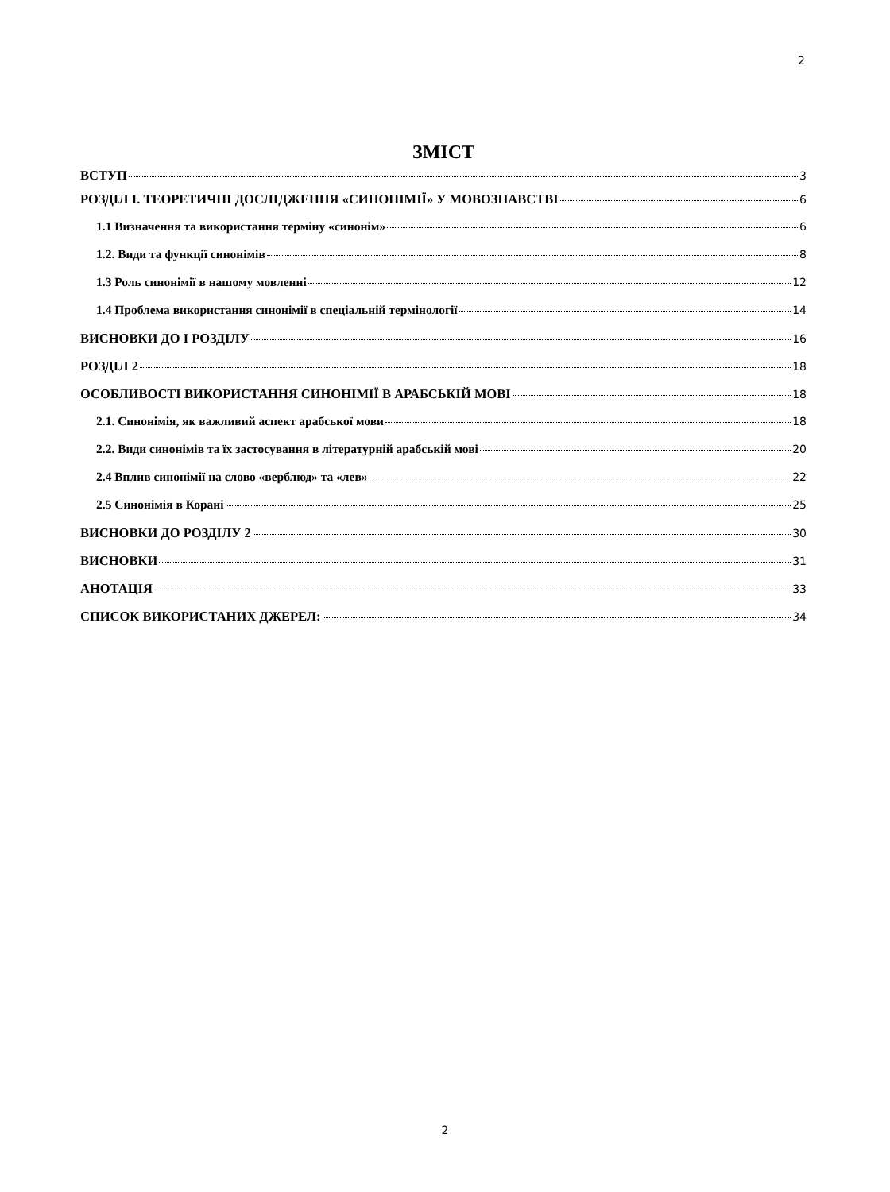2
ЗМІСТ
ВСТУП 3
РОЗДІЛ I. ТЕОРЕТИЧНІ ДОСЛІДЖЕННЯ «СИНОНІМІЇ» У МОВОЗНАВСТВІ 6
1.1 Визначення та використання терміну «синонім» 6
1.2. Види та функції синонімів 8
1.3 Роль синонімії в нашому мовленні 12
1.4 Проблема використання синонімії в спеціальній термінології 14
ВИСНОВКИ ДО I РОЗДІЛУ 16
РОЗДІЛ 2 18
ОСОБЛИВОСТІ ВИКОРИСТАННЯ СИНОНІМІЇ В АРАБСЬКІЙ МОВІ 18
2.1. Синонімія, як важливий аспект арабської мови 18
2.2. Види синонімів та їх застосування в літературній арабській мові 20
2.4 Вплив синонімії на слово «верблюд» та «лев» 22
2.5 Синонімія в Корані 25
ВИСНОВКИ ДО РОЗДІЛУ 2 30
ВИСНОВКИ 31
АНОТАЦІЯ 33
СПИСОК ВИКОРИСТАНИХ ДЖЕРЕЛ: 34
2